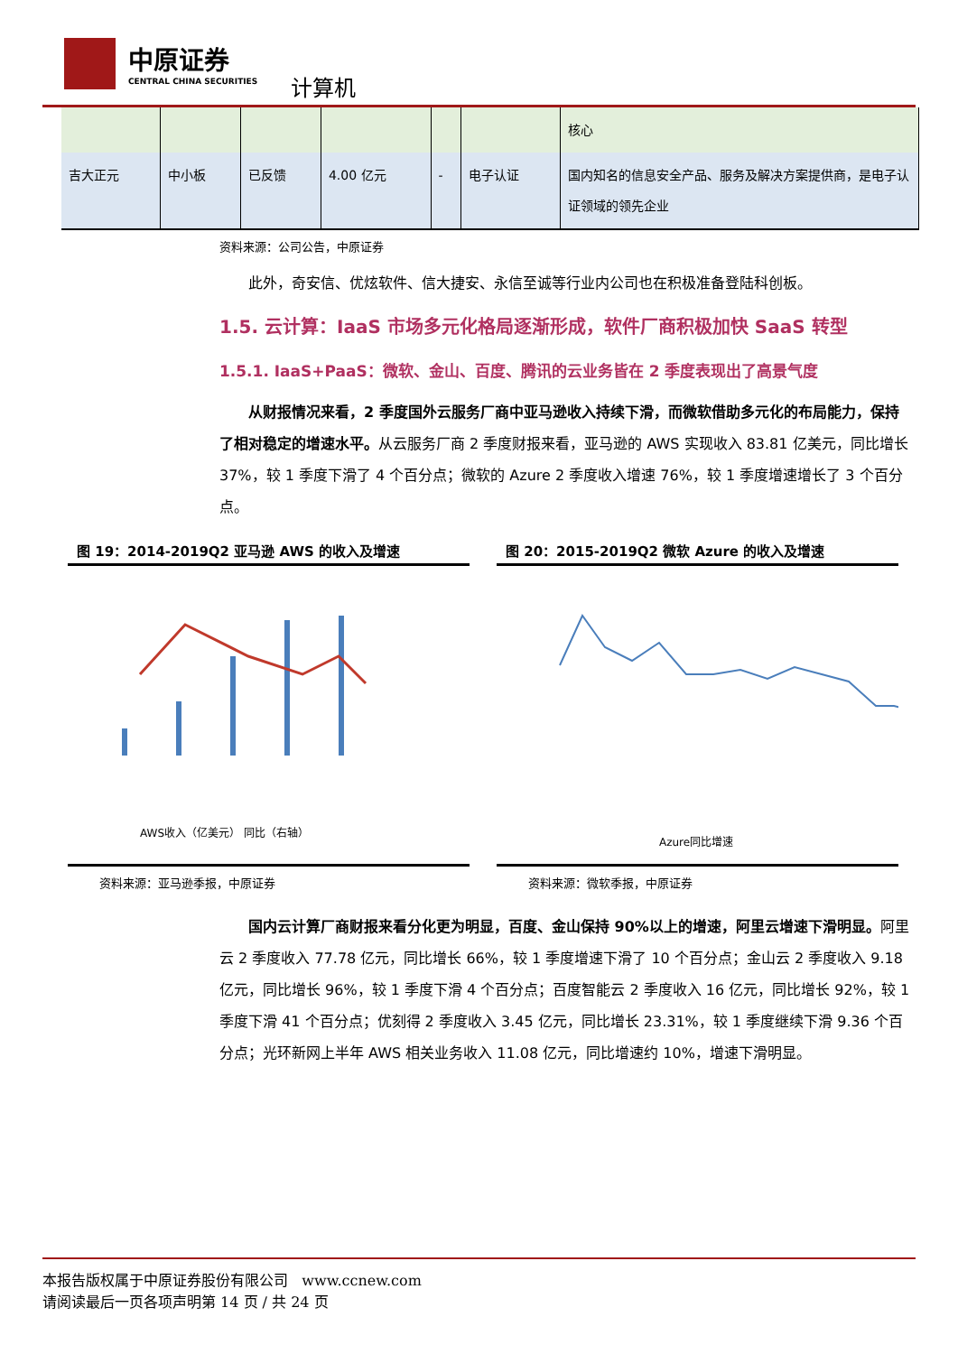中原证券
CENTRAL CHINA SECURITIES
计算机
| | | | | | | 核心 |
| 吉大正元 | 中小板 | 已反馈 | 4.00 亿元 | - | 电子认证 | 国内知名的信息安全产品、服务及解决方案提供商，是电子认证领域的领先企业 |
资料来源：公司公告，中原证券
此外，奇安信、优炫软件、信大捷安、永信至诚等行业内公司也在积极准备登陆科创板。
1.5. 云计算：IaaS 市场多元化格局逐渐形成，软件厂商积极加快 SaaS 转型
1.5.1. IaaS+PaaS：微软、金山、百度、腾讯的云业务皆在 2 季度表现出了高景气度
从财报情况来看，2 季度国外云服务厂商中亚马逊收入持续下滑，而微软借助多元化的布局能力，保持了相对稳定的增速水平。从云服务厂商 2 季度财报来看，亚马逊的 AWS 实现收入 83.81 亿美元，同比增长 37%，较 1 季度下滑了 4 个百分点；微软的 Azure 2 季度收入增速 76%，较 1 季度增速增长了 3 个百分点。
图 19：2014-2019Q2 亚马逊 AWS 的收入及增速
AWS收入（亿美元） 同比（右轴）
资料来源：亚马逊季报，中原证券
图 20：2015-2019Q2 微软 Azure 的收入及增速
Azure同比增速
资料来源：微软季报，中原证券
国内云计算厂商财报来看分化更为明显，百度、金山保持 90%以上的增速，阿里云增速下滑明显。阿里云 2 季度收入 77.78 亿元，同比增长 66%，较 1 季度增速下滑了 10 个百分点；金山云 2 季度收入 9.18 亿元，同比增长 96%，较 1 季度下滑 4 个百分点；百度智能云 2 季度收入 16 亿元，同比增长 92%，较 1 季度下滑 41 个百分点；优刻得 2 季度收入 3.45 亿元，同比增长 23.31%，较 1 季度继续下滑 9.36 个百分点；光环新网上半年 AWS 相关业务收入 11.08 亿元，同比增速约 10%，增速下滑明显。
本报告版权属于中原证券股份有限公司 www.ccnew.com
请阅读最后一页各项声明第 14 页 / 共 24 页